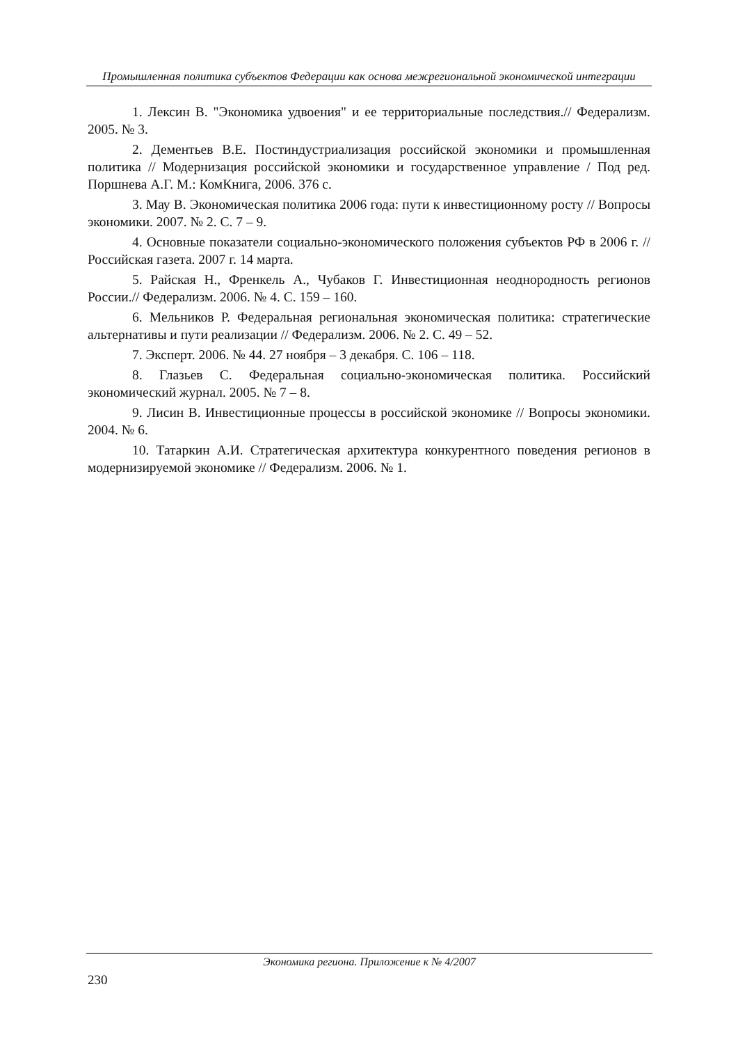Промышленная политика субъектов Федерации как основа межрегиональной экономической интеграции
1. Лексин В. "Экономика удвоения" и ее территориальные последствия.// Федерализм. 2005. № 3.
2. Дементьев В.Е. Постиндустриализация российской экономики и промышленная политика // Модернизация российской экономики и государственное управление / Под ред. Поршнева А.Г. М.: КомКнига, 2006. 376 с.
3. Мау В. Экономическая политика 2006 года: пути к инвестиционному росту // Вопросы экономики. 2007. № 2. С. 7 – 9.
4. Основные показатели социально-экономического положения субъектов РФ в 2006 г. // Российская газета. 2007 г. 14 марта.
5. Райская Н., Френкель А., Чубаков Г. Инвестиционная неоднородность регионов России.// Федерализм. 2006. № 4. С. 159 – 160.
6. Мельников Р. Федеральная региональная экономическая политика: стратегические альтернативы и пути реализации // Федерализм. 2006. № 2. С. 49 – 52.
7. Эксперт. 2006. № 44. 27 ноября – 3 декабря. С. 106 – 118.
8. Глазьев С. Федеральная социально-экономическая политика. Российский экономический журнал. 2005. № 7 – 8.
9. Лисин В. Инвестиционные процессы в российской экономике // Вопросы экономики. 2004. № 6.
10. Татаркин А.И. Стратегическая архитектура конкурентного поведения регионов в модернизируемой экономике // Федерализм. 2006. № 1.
Экономика региона. Приложение к № 4/2007
230